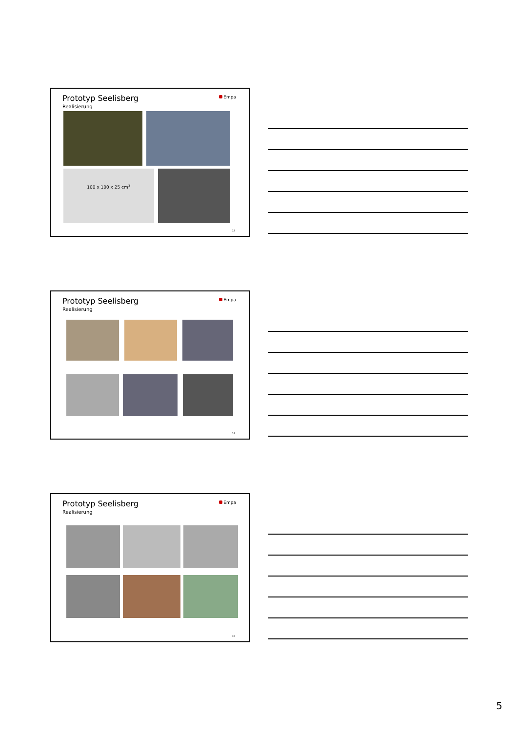Prototyp Seelisberg
Realisierung
Empa
100 x 100 x 25 cm<sup>3</sup>
13
Prototyp Seelisberg
Realisierung
Empa
14
Prototyp Seelisberg
Realisierung
Empa
15
5